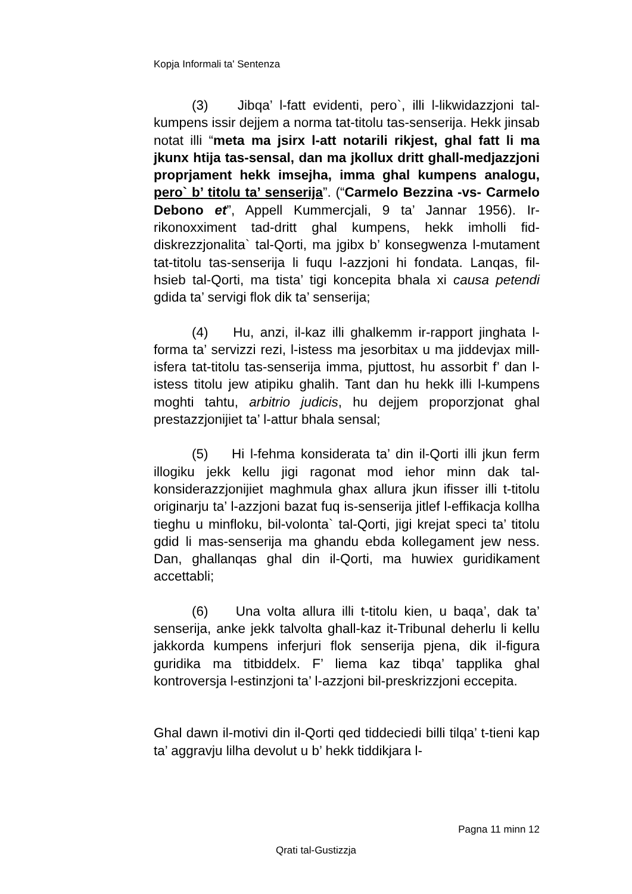Kopja Informali ta' Sentenza
(3) Jibqa’ l-fatt evidenti, pero`, illi l-likwidazzjoni tal-kumpens issir dejjem a norma tat-titolu tas-senserija. Hekk jinsab notat illi “meta ma jsirx l-att notarili rikjest, ghal fatt li ma jkunx htija tas-sensal, dan ma jkollux dritt ghall-medjazzjoni proprjament hekk imsejha, imma ghal kumpens analogu, pero` b’ titolu ta’ senserija”. (“Carmelo Bezzina -vs- Carmelo Debono et”, Appell Kummercjali, 9 ta’ Jannar 1956). Ir-rikonoxximent tad-dritt ghal kumpens, hekk imholli fid-diskrezzjonalita` tal-Qorti, ma jgibx b’ konsegwenza l-mutament tat-titolu tas-senserija li fuqu l-azzjoni hi fondata. Lanqas, fil-hsieb tal-Qorti, ma tista’ tigi koncepita bhala xi causa petendi gdida ta’ servigi flok dik ta’ senserija;
(4) Hu, anzi, il-kaz illi ghalkemm ir-rapport jinghata l-forma ta’ servizzi rezi, l-istess ma jesorbitax u ma jiddevjax mill-isfera tat-titolu tas-senserija imma, pjuttost, hu assorbit f’ dan l-istess titolu jew atipiku ghalih. Tant dan hu hekk illi l-kumpens moghti tahtu, arbitrio judicis, hu dejjem proporzjonat ghal prestazzjonijiet ta’ l-attur bhala sensal;
(5) Hi l-fehma konsiderata ta’ din il-Qorti illi jkun ferm illogiku jekk kellu jigi ragonat mod iehor minn dak tal-konsiderazzjonijiet maghmula ghax allura jkun ifisser illi t-titolu originarju ta’ l-azzjoni bazat fuq is-senserija jitlef l-effikacja kollha tieghu u minfloku, bil-volonta` tal-Qorti, jigi krejat speci ta’ titolu gdid li mas-senserija ma ghandu ebda kollegament jew ness. Dan, ghallanqas ghal din il-Qorti, ma huwiex guridikament accettabli;
(6) Una volta allura illi t-titolu kien, u baqa’, dak ta’ senserija, anke jekk talvolta ghall-kaz it-Tribunal deherlu li kellu jakkorda kumpens inferjuri flok senserija pjena, dik il-figura guridika ma titbiddelx. F’ liema kaz tibqa’ tapplika ghal kontroversja l-estinzjoni ta’ l-azzjoni bil-preskrizzjoni eccepita.
Ghal dawn il-motivi din il-Qorti qed tiddeciedi billi tilqa’ t-tieni kap ta’ aggravju lilha devolut u b’ hekk tiddikjara l-
Pagna 11 minn 12
Qrati tal-Gustizzja